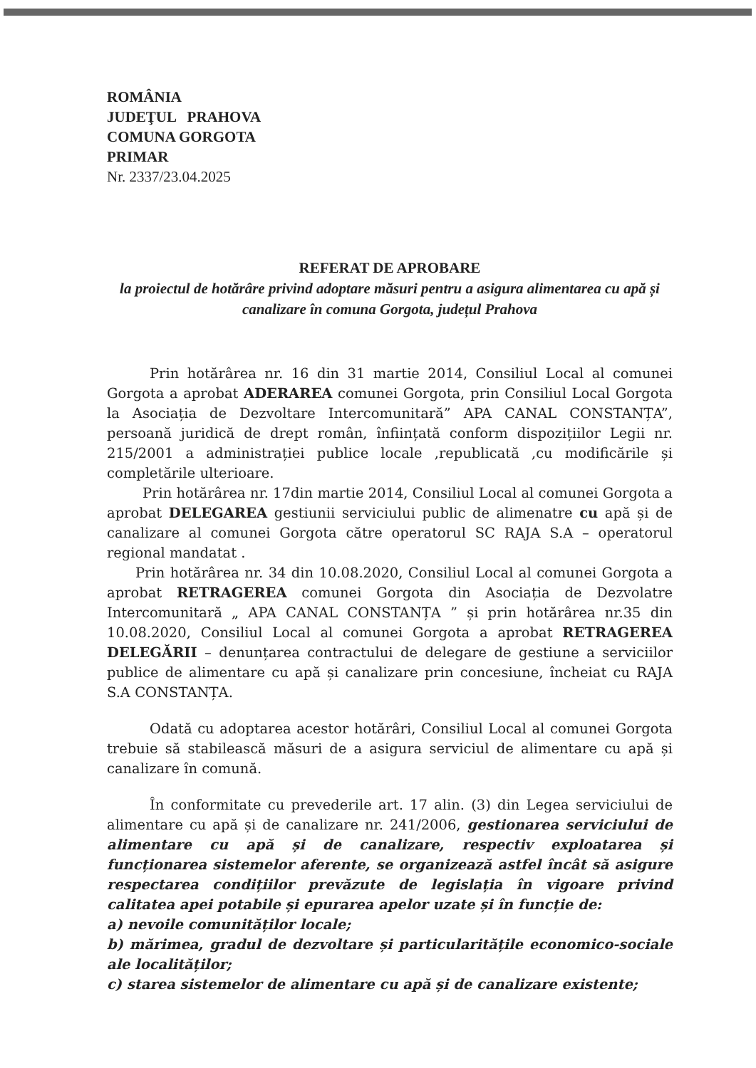ROMÂNIA
JUDEŢUL PRAHOVA
COMUNA GORGOTA
PRIMAR
Nr. 2337/23.04.2025
REFERAT DE APROBARE
la proiectul de hotărâre privind adoptare măsuri pentru a asigura alimentarea cu apă și canalizare în comuna Gorgota, județul Prahova
Prin hotărârea nr. 16 din 31 martie 2014, Consiliul Local al comunei Gorgota a aprobat ADERAREA comunei Gorgota, prin Consiliul Local Gorgota la Asociația de Dezvoltare Intercomunitară” APA CANAL CONSTANȚA”, persoană juridică de drept român, înființată conform dispozițiilor Legii nr. 215/2001 a administrației publice locale ,republicată ,cu modificările și completările ulterioare.
Prin hotărârea nr. 17din martie 2014, Consiliul Local al comunei Gorgota a aprobat DELEGAREA gestiunii serviciului public de alimenatre cu apă și de canalizare al comunei Gorgota către operatorul SC RAJA S.A – operatorul regional mandatat .
Prin hotărârea nr. 34 din 10.08.2020, Consiliul Local al comunei Gorgota a aprobat RETRAGEREA comunei Gorgota din Asociația de Dezvolatre Intercomunitară „ APA CANAL CONSTANȚA ” și prin hotărârea nr.35 din 10.08.2020, Consiliul Local al comunei Gorgota a aprobat RETRAGEREA DELEGĂRII – denunțarea contractului de delegare de gestiune a serviciilor publice de alimentare cu apă și canalizare prin concesiune, încheiat cu RAJA S.A CONSTANȚA.
Odată cu adoptarea acestor hotărâri, Consiliul Local al comunei Gorgota trebuie să stabilească măsuri de a asigura serviciul de alimentare cu apă și canalizare în comună.
În conformitate cu prevederile art. 17 alin. (3) din Legea serviciului de alimentare cu apă și de canalizare nr. 241/2006, gestionarea serviciului de alimentare cu apă și de canalizare, respectiv exploatarea și funcționarea sistemelor aferente, se organizează astfel încât să asigure respectarea condițiilor prevăzute de legislația în vigoare privind calitatea apei potabile și epurarea apelor uzate și în funcție de:
a) nevoile comunităților locale;
b) mărimea, gradul de dezvoltare și particularitățile economico-sociale ale localităților;
c) starea sistemelor de alimentare cu apă și de canalizare existente;